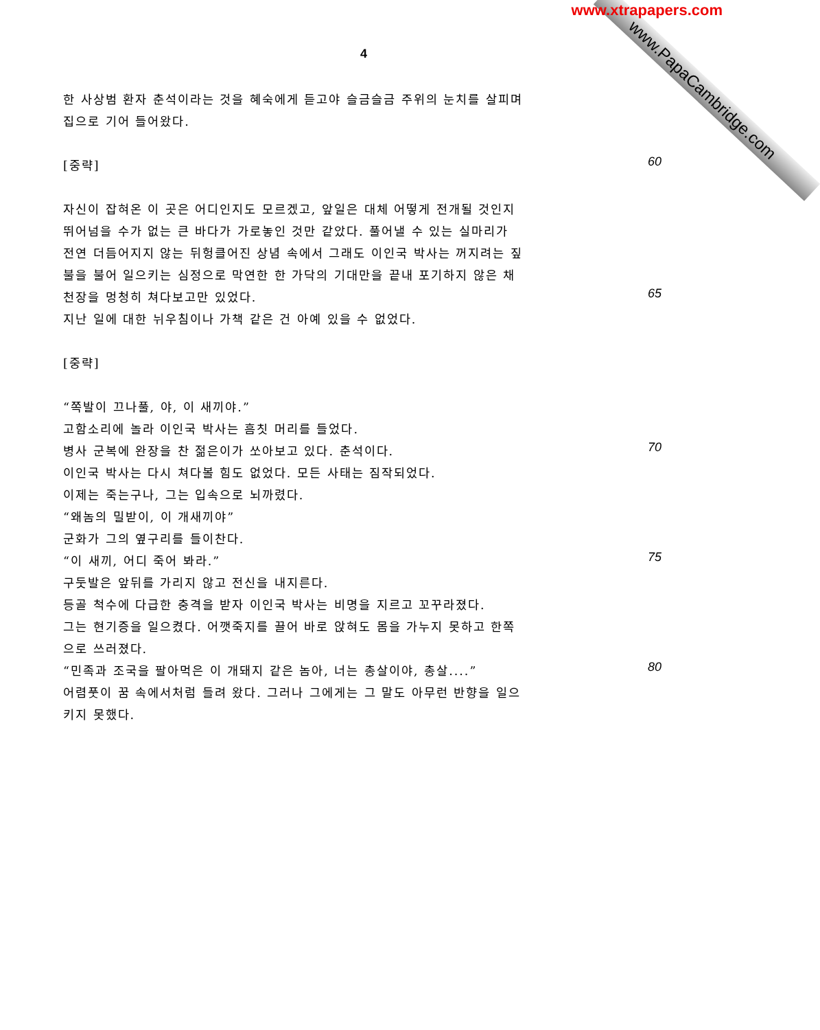www.PapaCambridge.com
www.xtrapapers.com
4
한 사상범 환자 춘석이라는 것을 혜숙에게 듣고야 슬금슬금 주위의 눈치를 살피며
집으로 기어 들어왔다.
[중략] 60
자신이 잡혀온 이 곳은 어디인지도 모르겠고, 앞일은 대체 어떻게 전개될 것인지
뛰어넘을 수가 없는 큰 바다가 가로놓인 것만 같았다. 풀어낼 수 있는 실마리가
전연 더듬어지지 않는 뒤헝클어진 상념 속에서 그래도 이인국 박사는 꺼지려는 짚
불을 불어 일으키는 심정으로 막연한 한 가닥의 기대만을 끝내 포기하지 않은 채
천장을 멍청히 쳐다보고만 있었다. 65
지난 일에 대한 뉘우침이나 가책 같은 건 아예 있을 수 없었다.
[중략]
“쪽발이 끄나풀, 야, 이 새끼야.”
고함소리에 놀라 이인국 박사는 흠칫 머리를 들었다.
병사 군복에 완장을 찬 젊은이가 쏘아보고 있다. 춘석이다. 70
이인국 박사는 다시 쳐다볼 힘도 없었다. 모든 사태는 짐작되었다.
이제는 죽는구나, 그는 입속으로 뇌까렸다.
“왜놈의 밀받이, 이 개새끼야”
군화가 그의 옆구리를 들이찬다.
“이 새끼, 어디 죽어 봐라.” 75
구둣발은 앞뒤를 가리지 않고 전신을 내지른다.
등골 척수에 다급한 충격을 받자 이인국 박사는 비명을 지르고 꼬꾸라졌다.
그는 현기증을 일으켰다. 어깻죽지를 끌어 바로 앉혀도 몸을 가누지 못하고 한쪽
으로 쓰러졌다.
“민족과 조국을 팔아먹은 이 개돼지 같은 놈아, 너는 총살이야, 총살....” 80
어렴풋이 꿈 속에서처럼 들려 왔다. 그러나 그에게는 그 말도 아무런 반향을 일으
키지 못했다.